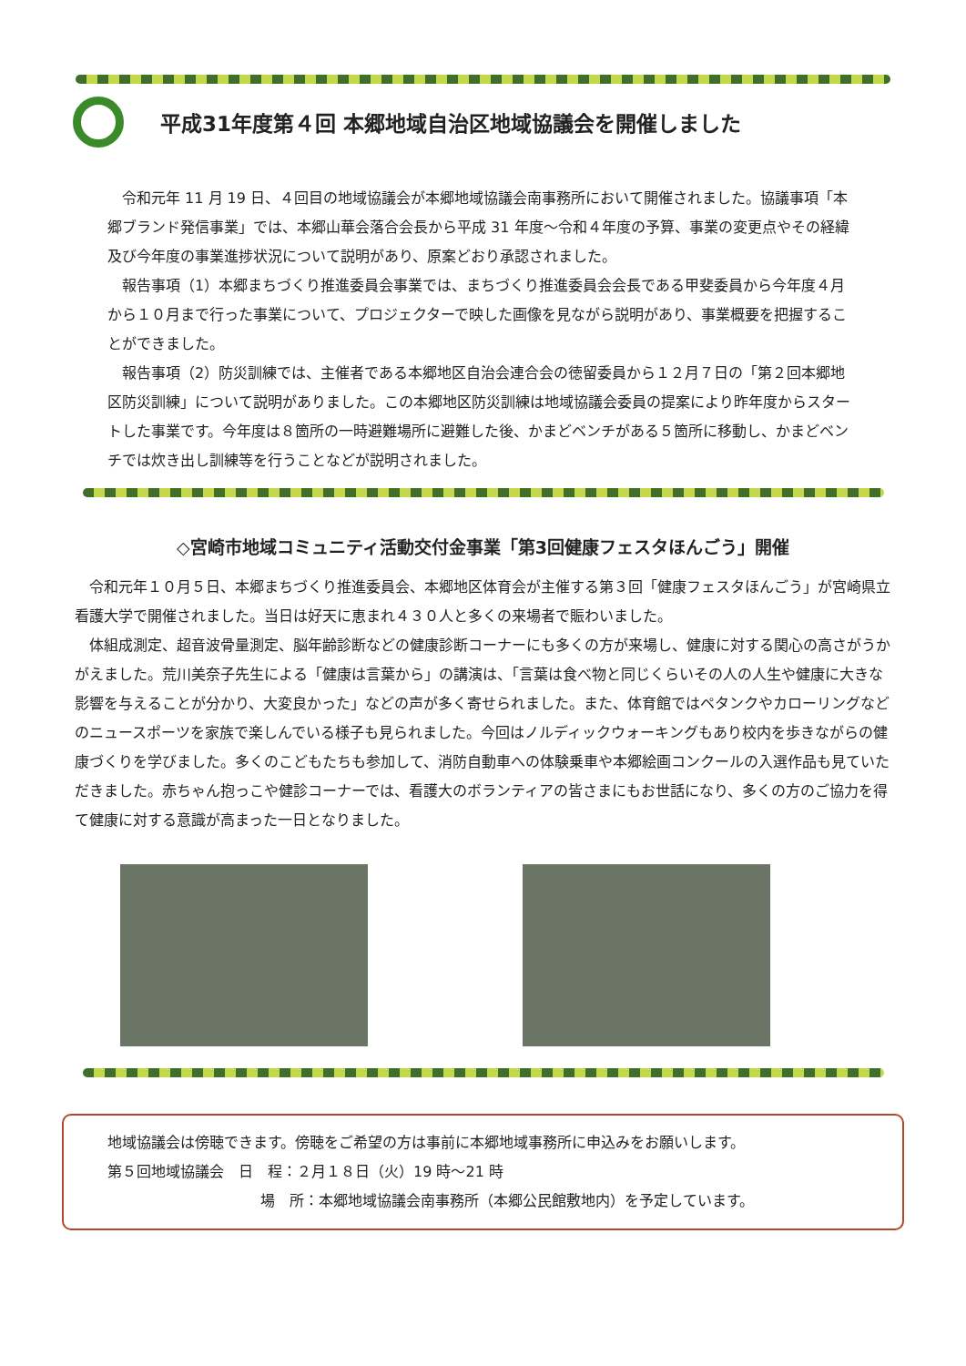平成31年度第４回 本郷地域自治区地域協議会を開催しました
　令和元年 11 月 19 日、４回目の地域協議会が本郷地域協議会南事務所において開催されました。協議事項「本郷ブランド発信事業」では、本郷山華会落合会長から平成 31 年度～令和４年度の予算、事業の変更点やその経緯及び今年度の事業進捗状況について説明があり、原案どおり承認されました。
　報告事項（1）本郷まちづくり推進委員会事業では、まちづくり推進委員会会長である甲斐委員から今年度４月から１０月まで行った事業について、プロジェクターで映した画像を見ながら説明があり、事業概要を把握することができました。
　報告事項（2）防災訓練では、主催者である本郷地区自治会連合会の徳留委員から１２月７日の「第２回本郷地区防災訓練」について説明がありました。この本郷地区防災訓練は地域協議会委員の提案により昨年度からスタートした事業です。今年度は８箇所の一時避難場所に避難した後、かまどベンチがある５箇所に移動し、かまどベンチでは炊き出し訓練等を行うことなどが説明されました。
◇宮崎市地域コミュニティ活動交付金事業「第3回健康フェスタほんごう」開催
　令和元年１０月５日、本郷まちづくり推進委員会、本郷地区体育会が主催する第３回「健康フェスタほんごう」が宮崎県立看護大学で開催されました。当日は好天に恵まれ４３０人と多くの来場者で賑わいました。
　体組成測定、超音波骨量測定、脳年齢診断などの健康診断コーナーにも多くの方が来場し、健康に対する関心の高さがうかがえました。荒川美奈子先生による「健康は言葉から」の講演は、「言葉は食べ物と同じくらいその人の人生や健康に大きな影響を与えることが分かり、大変良かった」などの声が多く寄せられました。また、体育館ではペタンクやカローリングなどのニュースポーツを家族で楽しんでいる様子も見られました。今回はノルディックウォーキングもあり校内を歩きながらの健康づくりを学びました。多くのこどもたちも参加して、消防自動車への体験乗車や本郷絵画コンクールの入選作品も見ていただきました。赤ちゃん抱っこや健診コーナーでは、看護大のボランティアの皆さまにもお世話になり、多くの方のご協力を得て健康に対する意識が高まった一日となりました。
地域協議会は傍聴できます。傍聴をご希望の方は事前に本郷地域事務所に申込みをお願いします。
第５回地域協議会　日　程：２月１８日（火）19 時～21 時
場　所：本郷地域協議会南事務所（本郷公民館敷地内）を予定しています。